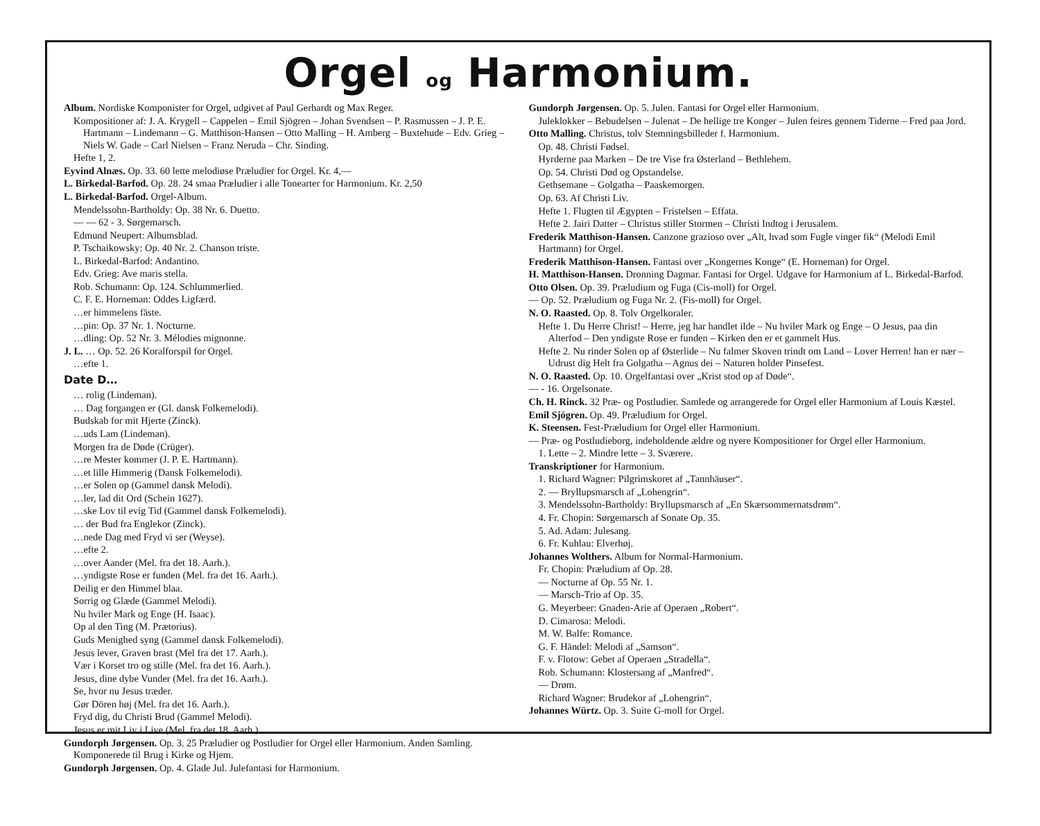Orgel og Harmonium.
Album. Nordiske Komponister for Orgel, udgivet af Paul Gerhardt og Max Reger.
Kompositioner af: J. A. Krygell – Cappelen – Emil Sjögren – Johan Svendsen – P. Rasmussen – J. P. E. Hartmann – Lindemann – G. Matthison-Hansen – Otto Malling – H. Amberg – Buxtehude – Edv. Grieg – Niels W. Gade – Carl Nielsen – Franz Neruda – Chr. Sinding.
Hefte 1, 2.
Eyvind Alnæs. Op. 33. 60 lette melodiøse Præludier for Orgel. Kr. 4,—
L. Birkedal-Barfod. Op. 28. 24 smaa Præludier i alle Tonearter for Harmonium. Kr. 2,50
L. Birkedal-Barfod. Orgel-Album.
Mendelssohn-Bartholdy: Op. 38 Nr. 6. Duetto.
— — 62 - 3. Sørgemarsch.
Edmund Neupert: Albumsblad.
P. Tschaikowsky: Op. 40 Nr. 2. Chanson triste.
L. Birkedal-Barfod: Andantino.
Edv. Grieg: Ave maris stella.
Rob. Schumann: Op. 124. Schlummerlied.
C. F. E. Horneman: Oddes Ligfærd.
…er himmelens fäste.
…pin: Op. 37 Nr. 1. Nocturne.
…dling: Op. 52 Nr. 3. Mélodies mignonne.
J. L. … Op. 52. 26 Koralforspil for Orgel.
…efte 1.
Date D…
… rolig (Lindeman).
… Dag forgangen er (Gl. dansk Folkemelodi).
Budskab for mit Hjerte (Zinck).
…uds Lam (Lindeman).
Morgen fra de Døde (Crüger).
…re Mester kommer (J. P. E. Hartmann).
…et lille Himmerig (Dansk Folkemelodi).
…er Solen op (Gammel dansk Melodi).
…ler, lad dit Ord (Schein 1627).
…ske Lov til evig Tid (Gammel dansk Folkemelodi).
… der Bud fra Englekor (Zinck).
…nede Dag med Fryd vi ser (Weyse).
…efte 2.
…over Aander (Mel. fra det 18. Aarh.).
…yndigste Rose er funden (Mel. fra det 16. Aarh.).
Deilig er den Himmel blaa.
Sorrig og Glæde (Gammel Melodi).
Nu hviler Mark og Enge (H. Isaac).
Op al den Ting (M. Prætorius).
Guds Menighed syng (Gammel dansk Folkemelodi).
Jesus lever, Graven brast (Mel fra det 17. Aarh.).
Vær i Korset tro og stille (Mel. fra det 16. Aarh.).
Jesus, dine dybe Vunder (Mel. fra det 16. Aarh.).
Se, hvor nu Jesus træder.
Gør Dören høj (Mel. fra det 16. Aarh.).
Fryd dig, du Christi Brud (Gammel Melodi).
Jesus er mit Liv i Live (Mel. fra det 18. Aarh.).
Gundorph Jørgensen. Op. 3. 25 Præludier og Postludier for Orgel eller Harmonium. Anden Samling. Komponerede til Brug i Kirke og Hjem.
Gundorph Jørgensen. Op. 4. Glade Jul. Julefantasi for Harmonium.
Gundorph Jørgensen. Op. 5. Julen. Fantasi for Orgel eller Harmonium.
Juleklokker – Bebudelsen – Julenat – De hellige tre Konger – Julen feires gennem Tiderne – Fred paa Jord.
Otto Malling. Christus, tolv Stemningsbilleder f. Harmonium.
Op. 48. Christi Fødsel.
Hyrderne paa Marken – De tre Vise fra Østerland – Bethlehem.
Op. 54. Christi Død og Opstandelse.
Gethsemane – Golgatha – Paaskemorgen.
Op. 63. Af Christi Liv.
Hefte 1. Flugten til Ægypten – Fristelsen – Effata.
Hefte 2. Jairi Datter – Christus stiller Stormen – Christi Indtog i Jerusalem.
Frederik Matthison-Hansen. Canzone grazioso over „Alt, hvad som Fugle vinger fik“ (Melodi Emil Hartmann) for Orgel.
Frederik Matthison-Hansen. Fantasi over „Kongernes Konge“ (E. Horneman) for Orgel.
H. Matthison-Hansen. Dronning Dagmar. Fantasi for Orgel. Udgave for Harmonium af L. Birkedal-Barfod.
Otto Olsen. Op. 39. Præludium og Fuga (Cis-moll) for Orgel.
— Op. 52. Præludium og Fuga Nr. 2. (Fis-moll) for Orgel.
N. O. Raasted. Op. 8. Tolv Orgelkoraler.
Hefte 1. Du Herre Christ! – Herre, jeg har handlet ilde – Nu hviler Mark og Enge – O Jesus, paa din Alterfod – Den yndigste Rose er funden – Kirken den er et gammelt Hus.
Hefte 2. Nu rinder Solen op af Østerlide – Nu falmer Skoven trindt om Land – Lover Herren! han er nær – Udrust dig Helt fra Golgatha – Agnus dei – Naturen holder Pinsefest.
N. O. Raasted. Op. 10. Orgelfantasi over „Krist stod op af Døde“.
— - 16. Orgelsonate.
Ch. H. Rinck. 32 Præ- og Postludier. Samlede og arrangerede for Orgel eller Harmonium af Louis Kæstel.
Emil Sjögren. Op. 49. Præludium for Orgel.
K. Steensen. Fest-Præludium for Orgel eller Harmonium.
— Præ- og Postludieborg, indeholdende ældre og nyere Kompositioner for Orgel eller Harmonium.
1. Lette – 2. Mindre lette – 3. Sværere.
Transkriptioner for Harmonium.
1. Richard Wagner: Pilgrimskoret af „Tannhäuser“.
2. — Bryllupsmarsch af „Lohengrin“.
3. Mendelssohn-Bartholdy: Bryllupsmarsch af „En Skærsommernatsdrøm“.
4. Fr. Chopin: Sørgemarsch af Sonate Op. 35.
5. Ad. Adam: Julesang.
6. Fr. Kuhlau: Elverhøj.
Johannes Wolthers. Album for Normal-Harmonium.
Fr. Chopin: Præludium af Op. 28.
— Nocturne af Op. 55 Nr. 1.
— Marsch-Trio af Op. 35.
G. Meyerbeer: Gnaden-Arie af Operaen „Robert“.
D. Cimarosa: Melodi.
M. W. Balfe: Romance.
G. F. Händel: Melodi af „Samson“.
F. v. Flotow: Gebet af Operaen „Stradella“.
Rob. Schumann: Klostersang af „Manfred“.
— Drøm.
Richard Wagner: Brudekor af „Lohengrin“.
Johannes Würtz. Op. 3. Suite G-moll for Orgel.